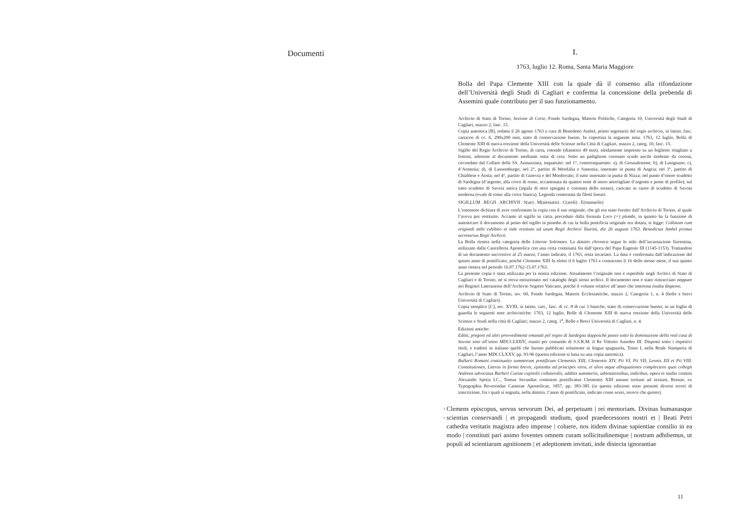Documenti
I.
1763, luglio 12. Roma, Santa Maria Maggiore
Bolla del Papa Clemente XIII con la quale dà il consenso alla rifondazione dell’Università degli Studi di Cagliari e conferma la concessione della prebenda di Assemini quale contributo per il suo funzionamento.
Archivio di Stato di Torino, Sezione di Corte, Fondo Sardegna, Materie Politiche, Categoria 10, Università degli Studi di Cagliari, mazzo 2, fasc. 15.
Copia autentica [B], redatta il 26 agosto 1763 a cura di Benedetto Ambel, primo segretario del regio archivio, in latino, fasc. cartaceo di cc. 6, 290x200 mm, stato di conservazione buono. In copertina la seguente nota: 1763, 12 luglio, Bolla di Clemente XIII di nuova erezione della Università delle Scienze nella Città di Cagliari, mazzo 2, categ. 10, fasc. 15.
Sigillo del Regio Archivio di Torino, di carta, rotondo (diametro 49 mm), nitidamente impresso su un foglietto ritagliato a festoni, aderente al documento mediante ostia di cera. Sotto un padiglione coronato scudo ancile timbrato da corona, circondato dal Collare della SS. Annunziata, inquartato: nel 1°, controinquartato: a), di Gerusalemme; b), di Lusignano; c), d’Armenia; d), di Lussemburgo; nel 2°, partito di Westfalia e Sassonia, innestato in punta di Angria; nel 3°, partito di Chiablese e Aosta; nel 4°, partito di Ginevra e del Monferrato; il tutto innestato in punta di Nizza; nel punto d’onore scudetto di Sardegna (d’argento, alla croce di rosso, accantonata da quattro teste di moro attortigliate d’argento e poste di profilo); sul tutto scudetto di Savoia antica (aquila di nero spiegata e coronata dello stesso), caricato in cuore di scudetto di Savoia moderna (ovale di rosso alla croce bianca). Legenda contornata da filetti lineari.
SIGILLUM . REGII . ARCHIVII . S(ue) . M(aiestatis) . C(aroli) . E(manuelis)
L’estensore dichiara di aver confrontato la copia con il suo originale, che gli era stato fornito dall’Archivio di Torino, al quale l’aveva poi restituito. Accanto al sigillo in carta, preceduto dalla formula Loco (+) plumbi, in quanto ha la funzione di autenticare il documento al posto del sigillo in piombo di cui la bolla pontificia originale era dotata, si legge: Collatum cum originali mihi exhibito et inde restituto ad usum Regii Archivii Taurini, die 26 augusti 1763. Benedictus Ambel primus secretarius Regii Archivii.
La Bolla rientra nella categoria delle Litterae Solemnes. La datatio chronica segue lo stile dell’incarnazione fiorentina, utilizzato dalla Cancelleria Apostolica con una certa continuità fin dall’epoca del Papa Eugenio III (1145-1153). Trattandosi di un documento successivo al 25 marzo, l’anno indicato, il 1763, resta invariato. La data è confermata dall’indicazione del quinto anno di pontificato; poiché Clemente XIII fu eletto il 6 luglio 1763 e consacrato il 16 dello stesso mese, il suo quinto anno rientra nel periodo 16.07.1762-15.07.1763.
La presente copia è stata utilizzata per la nostra edizione. Attualmente l’originale non è reperibile negli Archivi di Stato di Cagliari e di Torino, né si trova menzionato nei cataloghi degli stessi archivi. Il documento non è stato rintracciato neppure nei Registri Lateranensi dell’Archivio Segreto Vaticano, poiché il volume relativo all’anno che interessa risulta disperso.
Archivio di Stato di Torino, inv. 60, Fondo Sardegna, Materie Ecclesiastiche, mazzo 2, Categoria 1, n. 4 (bolle e brevi Università di Cagliari).
Copia semplice [C], sec. XVIII, in latino, cart., fasc. di cc. 8 di cui 3 bianche, stato di conservazione buono; in un foglio di guardia le seguenti note archivistiche: 1763, 12 luglio, Bolle di Clemente XIII di nuova erezione della Università delle Scienze e Studi nella città di Cagliari; mazzo 2, categ. 1<sup>a</sup>, Bolle e Brevi Università di Cagliari, n. 4.
Edizioni antiche:
Editti, pregoni ed altri provvedimenti emanati pel regno di Sardegna dappoichè passò sotto la dominazione della real casa di Savoia sino all’anno MDCCLXXIV, riuniti per comando di S.S.R.M. il Re Vittorio Amedeo III. Disposti sotto i rispettivi titoli, e tradotti in italiano quelli che furono pubblicati solamente in lingua spagnuola, Tomo I, nella Reale Stamperia di Cagliari, l’anno MDCCLXXV, pp. 93-96 (questa edizione si basa su una copia autentica).
Bullarii Romani continuatio summorum pontificum Clementis XIII, Clementis XIV, Pii VI, Pii VII, Leonis XII et Pii VIII. Constitutiones, Literas in forma brevis, epistolas ad principes viros, et alios atque alloquutiones complectens quas collegit Andreas advocatus Barberi Curiae capitolii collateralis, additis summariis, adnotationibus, indicibus, opera et studio comitis Alexandri Spetia I.C., Tomus Secundus continens pontificatus Clementis XIII annum tertium ad sextum, Romae, ex Typographia Reverendae Camerae Apostolicae, 1857, pp. 383-385 (in questa edizione sono presenti diversi errori di trascrizione, fra i quali si segnala, nella datatio, l’anno di pontificato, indicato come sexto, invece che quinto).
1 r. Clemens episcopus, servus servorum Dei, ad perpetuam | rei memoriam. Divinas humanasque scientias conservandi | et propagandi studium, quod praedecessores nostri et | Beati Petri cathedra veritatis magistra adeo impense | coluere, nos itidem divinae sapientiae consilio in ea modo | constituti pari animo foventes omnem curam sollicitudinemque | nostram adhibemus, ut populi ad scientiarum agnitionem | et adeptionem invitati, inde disiecta ignorantiae
11